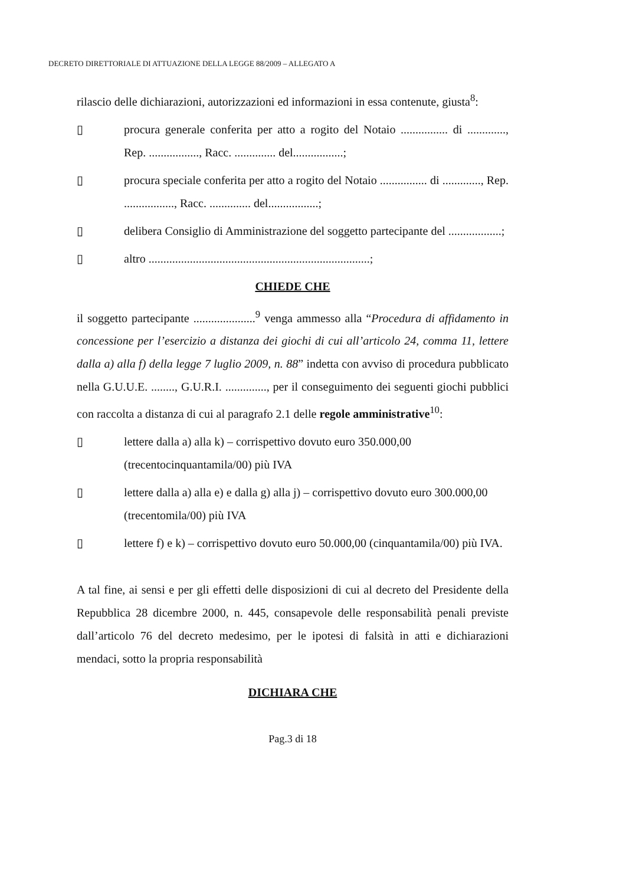DECRETO DIRETTORIALE DI ATTUAZIONE DELLA LEGGE 88/2009 – ALLEGATO A
rilascio delle dichiarazioni, autorizzazioni ed informazioni in essa contenute, giusta<sup>8</sup>:
▯ procura generale conferita per atto a rogito del Notaio ................ di ............., Rep. ................., Racc. .............. del.................;
▯ procura speciale conferita per atto a rogito del Notaio ................ di ............., Rep. ................., Racc. .............. del.................;
▯ delibera Consiglio di Amministrazione del soggetto partecipante del ..................;
▯ altro ...........................................................................;
CHIEDE CHE
il soggetto partecipante .....................<sup>9</sup> venga ammesso alla “Procedura di affidamento in concessione per l’esercizio a distanza dei giochi di cui all’articolo 24, comma 11, lettere dalla a) alla f) della legge 7 luglio 2009, n. 88” indetta con avviso di procedura pubblicato nella G.U.U.E. ........, G.U.R.I. .............., per il conseguimento dei seguenti giochi pubblici con raccolta a distanza di cui al paragrafo 2.1 delle regole amministrative<sup>10</sup>:
▯ lettere dalla a) alla k) – corrispettivo dovuto euro 350.000,00 (trecentocinquantamila/00) più IVA
▯ lettere dalla a) alla e) e dalla g) alla j) – corrispettivo dovuto euro 300.000,00 (trecentomila/00) più IVA
▯ lettere f) e k) – corrispettivo dovuto euro 50.000,00 (cinquantamila/00) più IVA.
A tal fine, ai sensi e per gli effetti delle disposizioni di cui al decreto del Presidente della Repubblica 28 dicembre 2000, n. 445, consapevole delle responsabilità penali previste dall’articolo 76 del decreto medesimo, per le ipotesi di falsità in atti e dichiarazioni mendaci, sotto la propria responsabilità
DICHIARA CHE
Pag.3 di 18